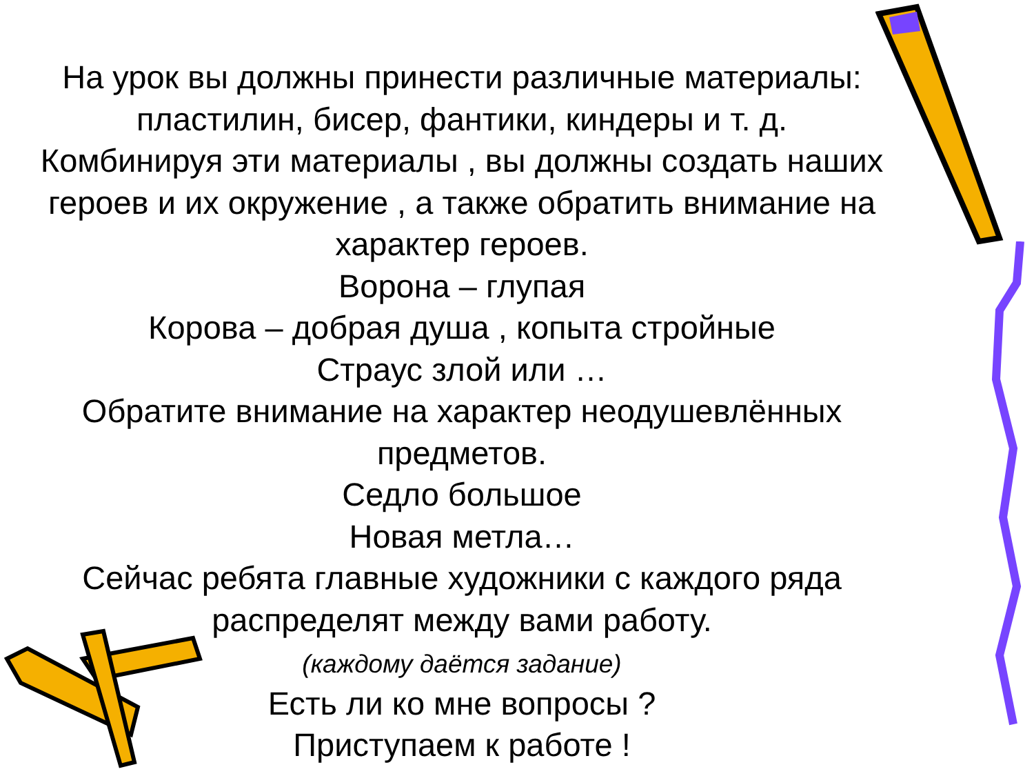На урок вы должны принести различные материалы: пластилин, бисер, фантики, киндеры и т. д.
Комбинируя эти материалы , вы должны создать наших героев и их окружение , а также обратить внимание на характер героев.
Ворона – глупая
Корова – добрая душа , копыта стройные
Страус злой или …
Обратите внимание на характер неодушевлённых предметов.
Седло большое
Новая метла…
Сейчас ребята главные художники с каждого ряда распределят между вами работу.
(каждому даётся задание)
Есть ли ко мне вопросы ?
Приступаем к работе !